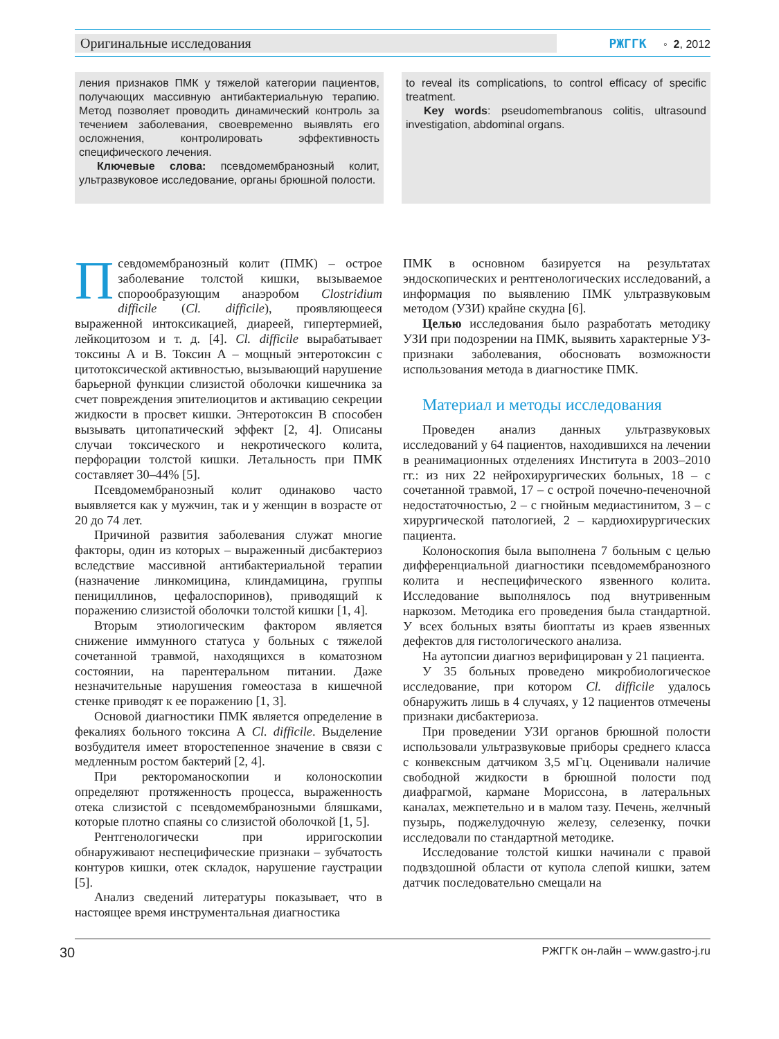Оригинальные исследования РЖГГК ◦ 2, 2012
ления признаков ПМК у тяжелой категории пациентов, получающих массивную антибактериальную терапию. Метод позволяет проводить динамический контроль за течением заболевания, своевременно выявлять его осложнения, контролировать эффективность специфического лечения.
Ключевые слова: псевдомембранозный колит, ультразвуковое исследование, органы брюшной полости.
to reveal its complications, to control efficacy of specific treatment.
Key words: pseudomembranous colitis, ultrasound investigation, abdominal organs.
Псевдомембранозный колит (ПМК) – острое заболевание толстой кишки, вызываемое спорообразующим анаэробом Clostridium difficile (Cl. difficile), проявляющееся выраженной интоксикацией, диареей, гипертермией, лейкоцитозом и т. д. [4]. Cl. difficile вырабатывает токсины А и В. Токсин А – мощный энтеротоксин с цитотоксической активностью, вызывающий нарушение барьерной функции слизистой оболочки кишечника за счет повреждения эпителиоцитов и активацию секреции жидкости в просвет кишки. Энтеротоксин В способен вызывать цитопатический эффект [2, 4]. Описаны случаи токсического и некротического колита, перфорации толстой кишки. Летальность при ПМК составляет 30–44% [5].
Псевдомембранозный колит одинаково часто выявляется как у мужчин, так и у женщин в возрасте от 20 до 74 лет.
Причиной развития заболевания служат многие факторы, один из которых – выраженный дисбактериоз вследствие массивной антибактериальной терапии (назначение линкомицина, клиндамицина, группы пенициллинов, цефалоспоринов), приводящий к поражению слизистой оболочки толстой кишки [1, 4].
Вторым этиологическим фактором является снижение иммунного статуса у больных с тяжелой сочетанной травмой, находящихся в коматозном состоянии, на парентеральном питании. Даже незначительные нарушения гомеостаза в кишечной стенке приводят к ее поражению [1, 3].
Основой диагностики ПМК является определение в фекалиях больного токсина А Cl. difficile. Выделение возбудителя имеет второстепенное значение в связи с медленным ростом бактерий [2, 4].
При ректороманоскопии и колоноскопии определяют протяженность процесса, выраженность отека слизистой с псевдомембранозными бляшками, которые плотно спаяны со слизистой оболочкой [1, 5].
Рентгенологически при ирригоскопии обнаруживают неспецифические признаки – зубчатость контуров кишки, отек складок, нарушение гаустрации [5].
Анализ сведений литературы показывает, что в настоящее время инструментальная диагностика
ПМК в основном базируется на результатах эндоскопических и рентгенологических исследований, а информация по выявлению ПМК ультразвуковым методом (УЗИ) крайне скудна [6].
Целью исследования было разработать методику УЗИ при подозрении на ПМК, выявить характерные УЗ-признаки заболевания, обосновать возможности использования метода в диагностике ПМК.
Материал и методы исследования
Проведен анализ данных ультразвуковых исследований у 64 пациентов, находившихся на лечении в реанимационных отделениях Института в 2003–2010 гг.: из них 22 нейрохирургических больных, 18 – с сочетанной травмой, 17 – с острой почечно-печеночной недостаточностью, 2 – с гнойным медиастинитом, 3 – с хирургической патологией, 2 – кардиохирургических пациента.
Колоноскопия была выполнена 7 больным с целью дифференциальной диагностики псевдомембранозного колита и неспецифического язвенного колита. Исследование выполнялось под внутривенным наркозом. Методика его проведения была стандартной. У всех больных взяты биоптаты из краев язвенных дефектов для гистологического анализа.
На аутопсии диагноз верифицирован у 21 пациента.
У 35 больных проведено микробиологическое исследование, при котором Cl. difficile удалось обнаружить лишь в 4 случаях, у 12 пациентов отмечены признаки дисбактериоза.
При проведении УЗИ органов брюшной полости использовали ультразвуковые приборы среднего класса с конвексным датчиком 3,5 мГц. Оценивали наличие свободной жидкости в брюшной полости под диафрагмой, кармане Мориссона, в латеральных каналах, межпетельно и в малом тазу. Печень, желчный пузырь, поджелудочную железу, селезенку, почки исследовали по стандартной методике.
Исследование толстой кишки начинали с правой подвздошной области от купола слепой кишки, затем датчик последовательно смещали на
30 РЖГГК он-лайн – www.gastro-j.ru